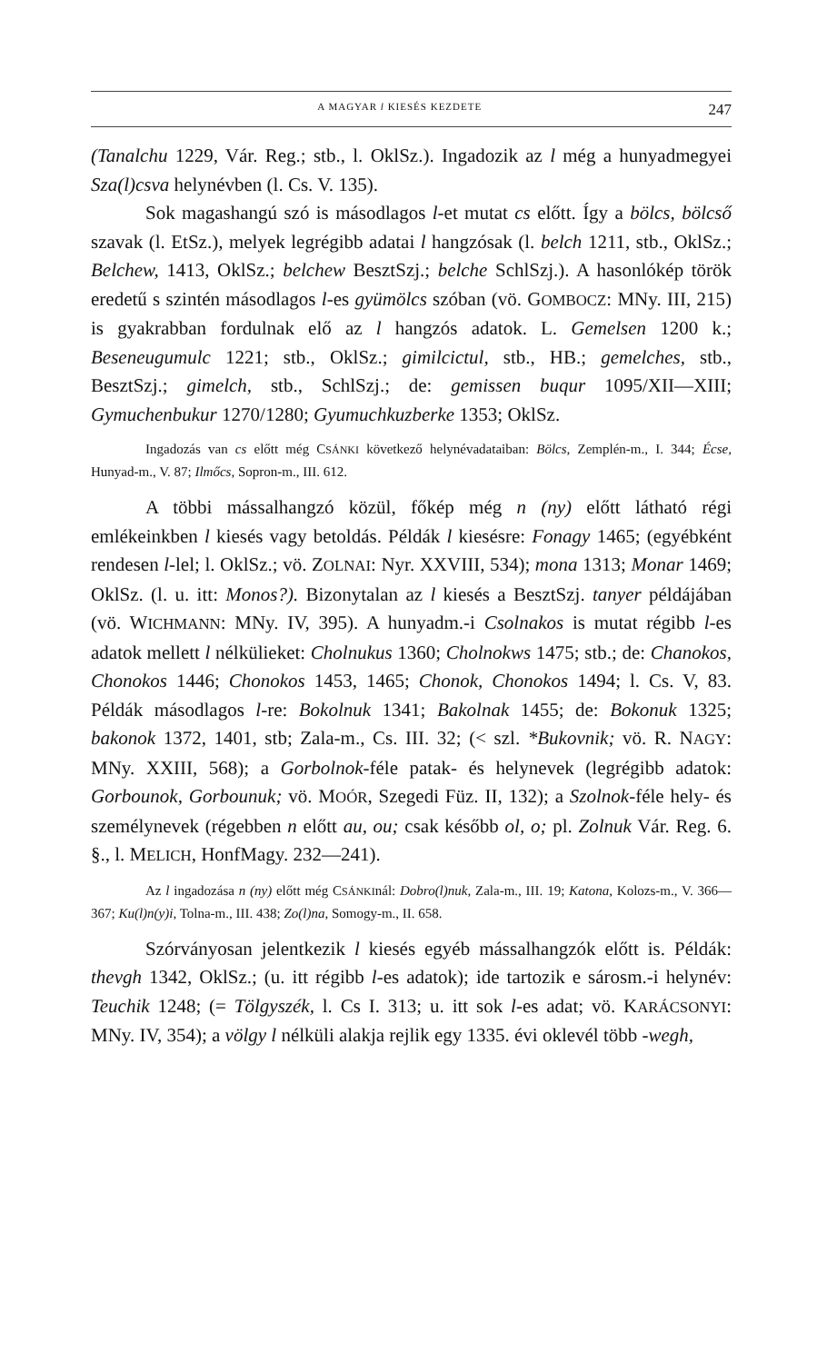A MAGYAR l KIESÉS KEZDETE 247
(Tanalchu 1229, Vár. Reg.; stb., l. OklSz.). Ingadozik az l még a hunyadmegyei Sza(l)csva helynévben (l. Cs. V. 135).
Sok magashangú szó is másodlagos l-et mutat cs előtt. Így a bölcs, bölcső szavak (l. EtSz.), melyek legrégibb adatai l hangzósak (l. belch 1211, stb., OklSz.; Belchew, 1413, OklSz.; belchew BesztSzj.; belche SchlSzj.). A hasonlókép török eredetű s szintén másodlagos l-es gyümölcs szóban (vö. GOMBOCZ: MNy. III, 215) is gyakrabban fordulnak elő az l hangzós adatok. L. Gemelsen 1200 k.; Beseneugumulc 1221; stb., OklSz.; gimilcictul, stb., HB.; gemelches, stb., BesztSzj.; gimelch, stb., SchlSzj.; de: gemissen buqur 1095/XII—XIII; Gymuchenbukur 1270/1280; Gyumuchkuzberke 1353; OklSz.
Ingadozás van cs előtt még CSÁNKI következő helynévadataiban: Bölcs, Zemplén-m., I. 344; Écse, Hunyad-m., V. 87; Ilmőcs, Sopron-m., III. 612.
A többi mássalhangzó közül, főkép még n (ny) előtt látható régi emlékeinkben l kiesés vagy betoldás. Példák l kiesésre: Fonagy 1465; (egyébként rendesen l-lel; l. OklSz.; vö. ZOLNAI: Nyr. XXVIII, 534); mona 1313; Monar 1469; OklSz. (l. u. itt: Monos?). Bizonytalan az l kiesés a BesztSzj. tanyer példájában (vö. WICHMANN: MNy. IV, 395). A hunyadm.-i Csolnakos is mutat régibb l-es adatok mellett l nélkülieket: Cholnukus 1360; Cholnokws 1475; stb.; de: Chanokos, Chonokos 1446; Chonokos 1453, 1465; Chonok, Chonokos 1494; l. Cs. V, 83. Példák másodlagos l-re: Bokolnuk 1341; Bakolnak 1455; de: Bokonuk 1325; bakonok 1372, 1401, stb; Zala-m., Cs. III. 32; (< szl. *Bukovnik; vö. R. NAGY: MNy. XXIII, 568); a Gorbolnok-féle patak- és helynevek (legrégibb adatok: Gorbounok, Gorbounuk; vö. MOÓR, Szegedi Füz. II, 132); a Szolnok-féle hely- és személynevek (régebben n előtt au, ou; csak később ol, o; pl. Zolnuk Vár. Reg. 6. §., l. MELICH, HonfMagy. 232—241).
Az l ingadozása n (ny) előtt még CSÁNKInál: Dobro(l)nuk, Zala-m., III. 19; Katona, Kolozs-m., V. 366—367; Ku(l)n(y)i, Tolna-m., III. 438; Zo(l)na, Somogy-m., II. 658.
Szórványosan jelentkezik l kiesés egyéb mássalhangzók előtt is. Példák: thevgh 1342, OklSz.; (u. itt régibb l-es adatok); ide tartozik e sárosm.-i helynév: Teuchik 1248; (= Tölgyszék, l. Cs I. 313; u. itt sok l-es adat; vö. KARÁCSONYI: MNy. IV, 354); a völgy l nélküli alakja rejlik egy 1335. évi oklevél több -wegh,